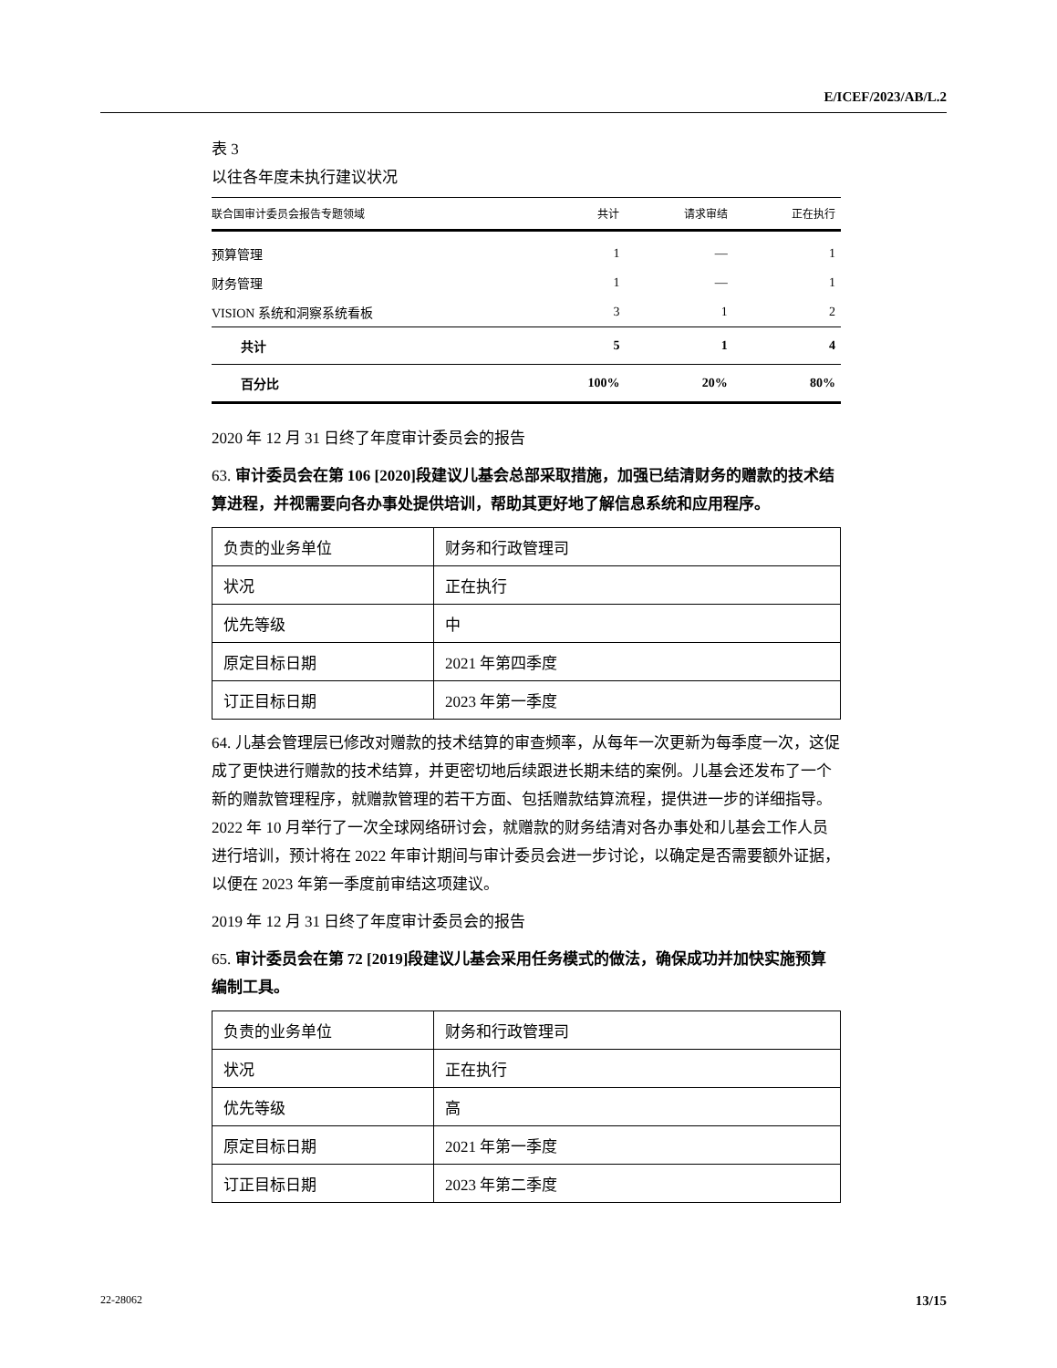E/ICEF/2023/AB/L.2
表 3
以往各年度未执行建议状况
| 联合国审计委员会报告专题领域 | 共计 | 请求审结 | 正在执行 |
| --- | --- | --- | --- |
| 预算管理 | 1 | — | 1 |
| 财务管理 | 1 | — | 1 |
| VISION 系统和洞察系统看板 | 3 | 1 | 2 |
| 共计 | 5 | 1 | 4 |
| 百分比 | 100% | 20% | 80% |
2020 年 12 月 31 日终了年度审计委员会的报告
63. 审计委员会在第 106 [2020]段建议儿基会总部采取措施，加强已结清财务的赠款的技术结算进程，并视需要向各办事处提供培训，帮助其更好地了解信息系统和应用程序。
| 负责的业务单位 | 财务和行政管理司 |
| 状况 | 正在执行 |
| 优先等级 | 中 |
| 原定目标日期 | 2021 年第四季度 |
| 订正目标日期 | 2023 年第一季度 |
64. 儿基会管理层已修改对赠款的技术结算的审查频率，从每年一次更新为每季度一次，这促成了更快进行赠款的技术结算，并更密切地后续跟进长期未结的案例。儿基会还发布了一个新的赠款管理程序，就赠款管理的若干方面、包括赠款结算流程，提供进一步的详细指导。2022 年 10 月举行了一次全球网络研讨会，就赠款的财务结清对各办事处和儿基会工作人员进行培训，预计将在 2022 年审计期间与审计委员会进一步讨论，以确定是否需要额外证据，以便在 2023 年第一季度前审结这项建议。
2019 年 12 月 31 日终了年度审计委员会的报告
65. 审计委员会在第 72 [2019]段建议儿基会采用任务模式的做法，确保成功并加快实施预算编制工具。
| 负责的业务单位 | 财务和行政管理司 |
| 状况 | 正在执行 |
| 优先等级 | 高 |
| 原定目标日期 | 2021 年第一季度 |
| 订正目标日期 | 2023 年第二季度 |
22-28062 13/15